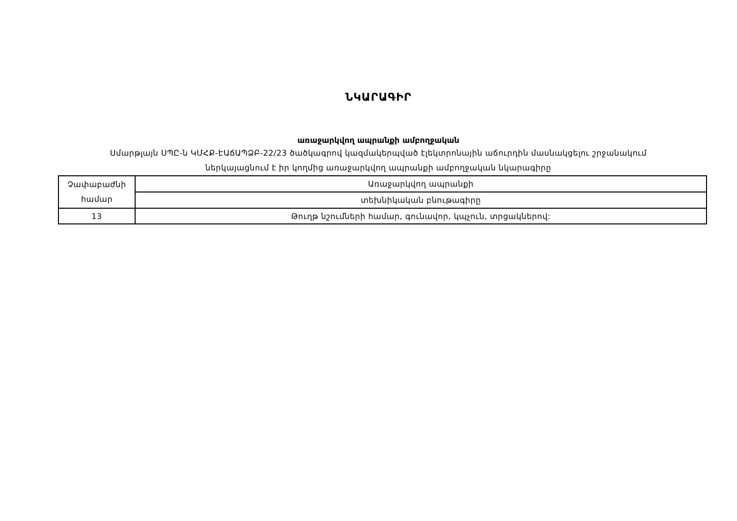ՆԿԱՐԱԳԻՐ
առաջարկվող ապրանքի ամբողջական
Սմարթլայն ՍՊԸ-ն ԿՄՀՔ-ԷԱճԱՊՁԲ-22/23 ծածկագրով կազմակերպված էլեկտրոնային աճուրդին մասնակցելու շրջանակում
ներկայացնում է իր կողմից առաջարկվող ապրանքի ամբողջական նկարագիրը
| Չափաբաժնի համար | Առաջարկվող ապրանքի |
| | տեխնիկական բնութագիրը |
| 13 | Թուղթ նշումների համար, գունավոր, կպչուն, տրցակներով: |